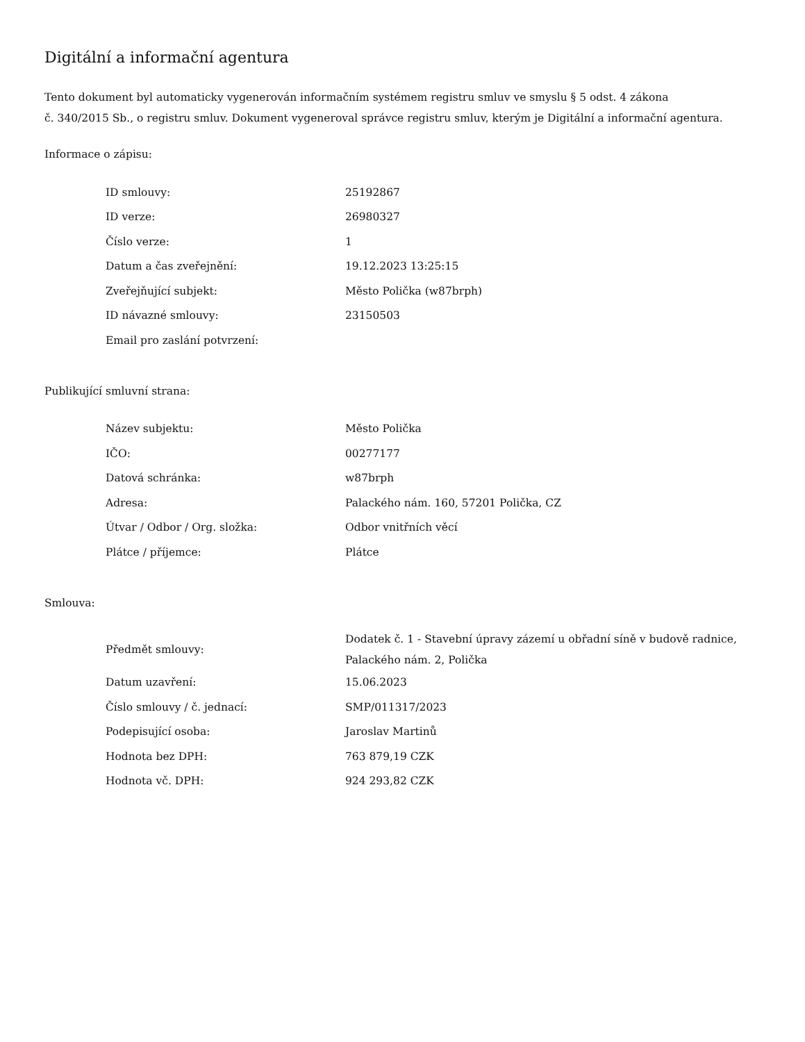Digitální a informační agentura
Tento dokument byl automaticky vygenerován informačním systémem registru smluv ve smyslu § 5 odst. 4 zákona
č. 340/2015 Sb., o registru smluv. Dokument vygeneroval správce registru smluv, kterým je Digitální a informační agentura.
Informace o zápisu:
| ID smlouvy: | 25192867 |
| ID verze: | 26980327 |
| Číslo verze: | 1 |
| Datum a čas zveřejnění: | 19.12.2023 13:25:15 |
| Zveřejňující subjekt: | Město Polička (w87brph) |
| ID návazné smlouvy: | 23150503 |
| Email pro zaslání potvrzení: | |
Publikující smluvní strana:
| Název subjektu: | Město Polička |
| IČO: | 00277177 |
| Datová schránka: | w87brph |
| Adresa: | Palackého nám. 160, 57201 Polička, CZ |
| Útvar / Odbor / Org. složka: | Odbor vnitřních věcí |
| Plátce / příjemce: | Plátce |
Smlouva:
| Předmět smlouvy: | Dodatek č. 1 - Stavební úpravy zázemí u obřadní síně v budově radnice, Palackého nám. 2, Polička |
| Datum uzavření: | 15.06.2023 |
| Číslo smlouvy / č. jednací: | SMP/011317/2023 |
| Podepisující osoba: | Jaroslav Martinů |
| Hodnota bez DPH: | 763 879,19 CZK |
| Hodnota vč. DPH: | 924 293,82 CZK |